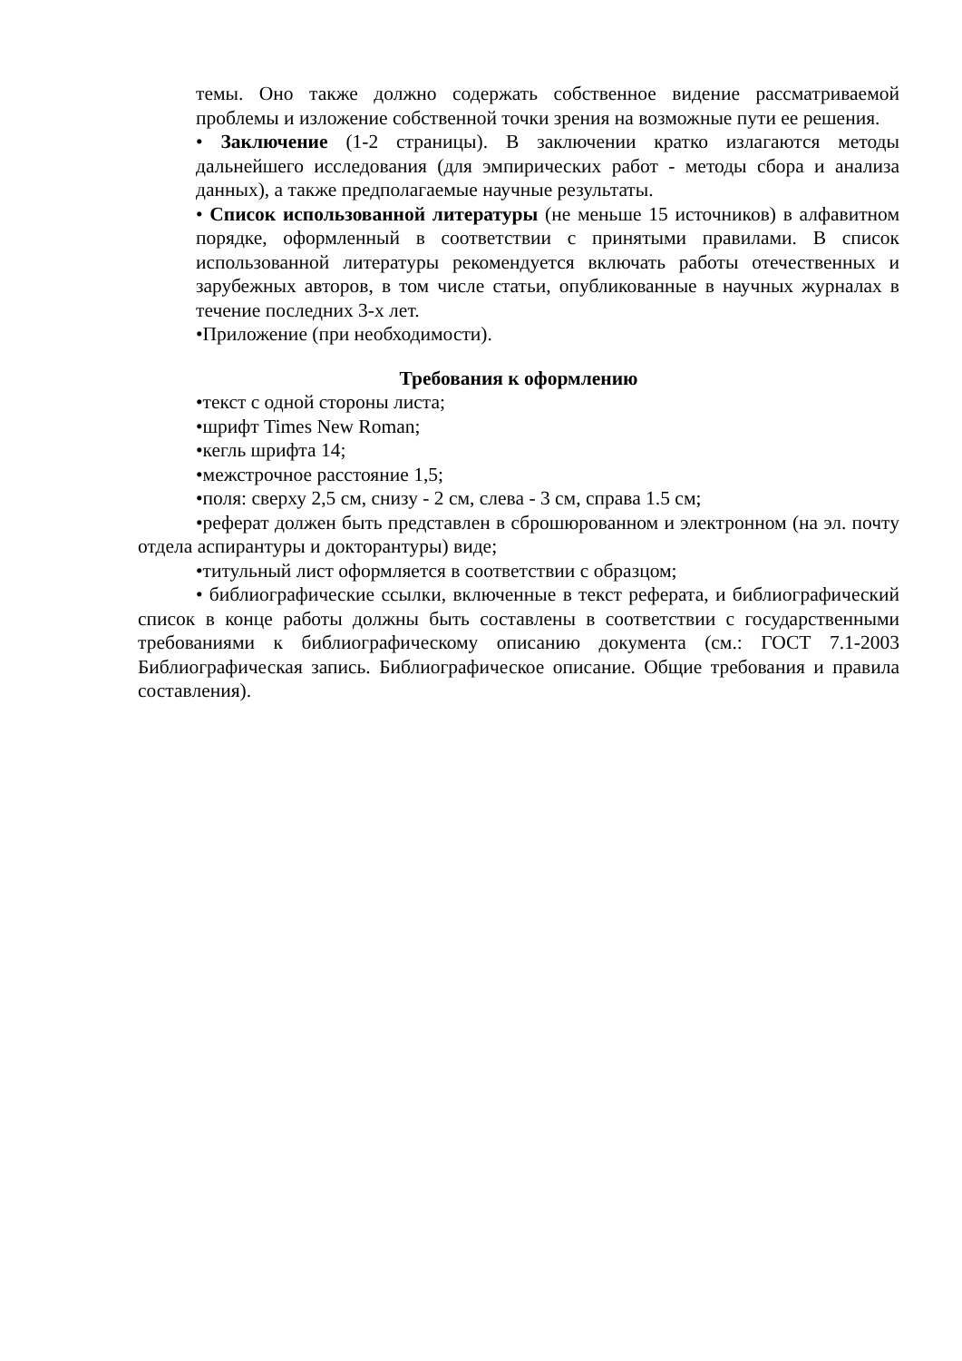темы. Оно также должно содержать собственное видение рассматриваемой проблемы и изложение собственной точки зрения на возможные пути ее решения.
• Заключение (1-2 страницы). В заключении кратко излагаются методы дальнейшего исследования (для эмпирических работ - методы сбора и анализа данных), а также предполагаемые научные результаты.
• Список использованной литературы (не меньше 15 источников) в алфавитном порядке, оформленный в соответствии с принятыми правилами. В список использованной литературы рекомендуется включать работы отечественных и зарубежных авторов, в том числе статьи, опубликованные в научных журналах в течение последних 3-х лет.
•Приложение (при необходимости).
Требования к оформлению
•текст с одной стороны листа;
•шрифт Times New Roman;
•кегль шрифта 14;
•межстрочное расстояние 1,5;
•поля: сверху 2,5 см, снизу - 2 см, слева - 3 см, справа 1.5 см;
•реферат должен быть представлен в сброшюрованном и электронном (на эл. почту отдела аспирантуры и докторантуры) виде;
•титульный лист оформляется в соответствии с образцом;
• библиографические ссылки, включенные в текст реферата, и библиографический список в конце работы должны быть составлены в соответствии с государственными требованиями к библиографическому описанию документа (см.: ГОСТ 7.1-2003 Библиографическая запись. Библиографическое описание. Общие требования и правила составления).